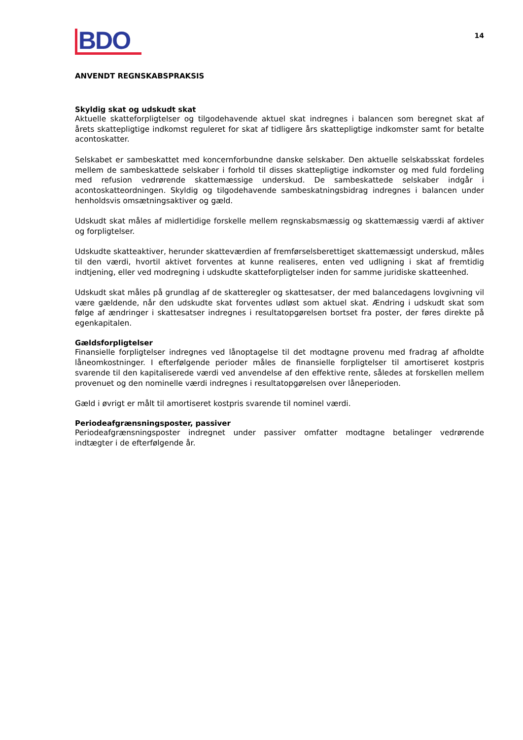BDO
14
ANVENDT REGNSKABSPRAKSIS
Skyldig skat og udskudt skat
Aktuelle skatteforpligtelser og tilgodehavende aktuel skat indregnes i balancen som beregnet skat af årets skattepligtige indkomst reguleret for skat af tidligere års skattepligtige indkomster samt for betalte acontoskatter.
Selskabet er sambeskattet med koncernforbundne danske selskaber. Den aktuelle selskabsskat fordeles mellem de sambeskattede selskaber i forhold til disses skattepligtige indkomster og med fuld fordeling med refusion vedrørende skattemæssige underskud. De sambeskattede selskaber indgår i acontoskatteordningen. Skyldig og tilgodehavende sambeskatningsbidrag indregnes i balancen under henholdsvis omsætningsaktiver og gæld.
Udskudt skat måles af midlertidige forskelle mellem regnskabsmæssig og skattemæssig værdi af aktiver og forpligtelser.
Udskudte skatteaktiver, herunder skatteværdien af fremførselsberettiget skattemæssigt underskud, måles til den værdi, hvortil aktivet forventes at kunne realiseres, enten ved udligning i skat af fremtidig indtjening, eller ved modregning i udskudte skatteforpligtelser inden for samme juridiske skatteenhed.
Udskudt skat måles på grundlag af de skatteregler og skattesatser, der med balancedagens lovgivning vil være gældende, når den udskudte skat forventes udløst som aktuel skat. Ændring i udskudt skat som følge af ændringer i skattesatser indregnes i resultatopgørelsen bortset fra poster, der føres direkte på egenkapitalen.
Gældsforpligtelser
Finansielle forpligtelser indregnes ved lånoptagelse til det modtagne provenu med fradrag af afholdte låneomkostninger. I efterfølgende perioder måles de finansielle forpligtelser til amortiseret kostpris svarende til den kapitaliserede værdi ved anvendelse af den effektive rente, således at forskellen mellem provenuet og den nominelle værdi indregnes i resultatopgørelsen over låneperioden.
Gæld i øvrigt er målt til amortiseret kostpris svarende til nominel værdi.
Periodeafgrænsningsposter, passiver
Periodeafgrænsningsposter indregnet under passiver omfatter modtagne betalinger vedrørende indtægter i de efterfølgende år.